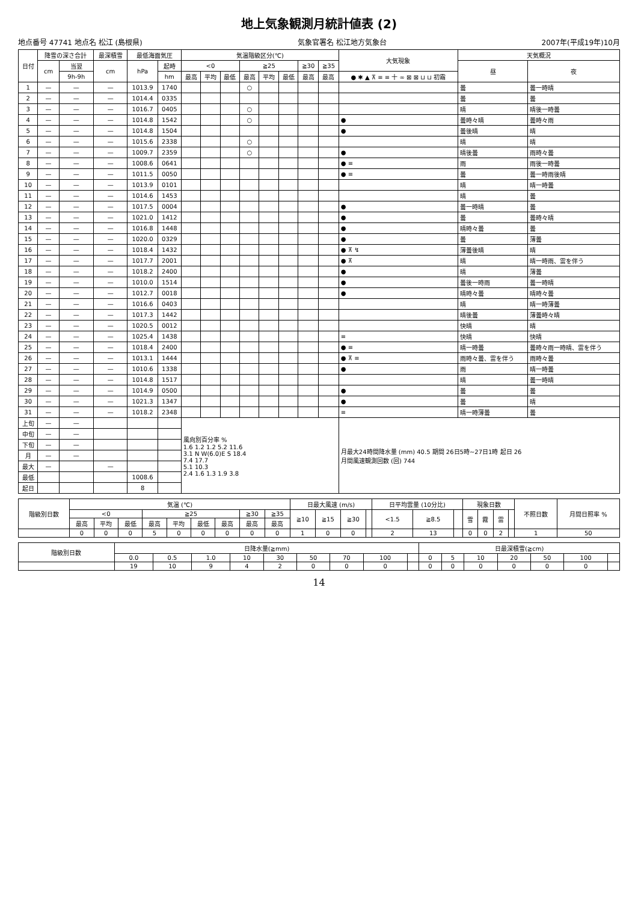地上気象観測月統計値表 (2)
地点番号 47741 地点名 松江 (島根県) 気象官署名 松江地方気象台 2007年(平成19年)10月
| 日付 | 降雪の深さ合計 | | 最深積雪 | 最低海面気圧 | | 気温階級区分(℃) | | | | | | | | 大気現象 | 天気概況 | |
| --- | --- | --- | --- | --- | --- | --- | --- | --- | --- | --- | --- | --- | --- | --- | --- | --- |
| | cm | 当翌 | cm | hPa | 起時 | <0 | | | ≧25 | | | ≧30 | ≧35 | | 昼 | 夜 |
| | | 9h-9h | | | hm | 最高 | 平均 | 最低 | 最高 | 平均 | 最低 | 最高 | 最高 | ● ✱ ▲ ⊼ ≡ ≡ 十 ∞ ⊠ ⊠ ⊔ ⊔ 初霜 | | |
| 1 | — | — | — | 1013.9 | 1740 | | | | ○ | | | | | | 曇 | 曇一時晴 |
| 2 | — | — | — | 1014.4 | 0335 | | | | | | | | | | 曇 | 曇 |
| 3 | — | — | — | 1016.7 | 0405 | | | | ○ | | | | | | 晴 | 晴後一時曇 |
| 4 | — | — | — | 1014.8 | 1542 | | | | ○ | | | | | ● | 曇時々晴 | 曇時々雨 |
| 5 | — | — | — | 1014.8 | 1504 | | | | | | | | | ● | 曇後晴 | 晴 |
| 6 | — | — | — | 1015.6 | 2338 | | | | ○ | | | | | | 晴 | 晴 |
| 7 | — | — | — | 1009.7 | 2359 | | | | ○ | | | | | ● | 晴後曇 | 雨時々曇 |
| 8 | — | — | — | 1008.6 | 0641 | | | | | | | | | ● ≡ | 雨 | 雨後一時曇 |
| 9 | — | — | — | 1011.5 | 0050 | | | | | | | | | ● ≡ | 曇 | 曇一時雨後晴 |
| 10 | — | — | — | 1013.9 | 0101 | | | | | | | | | | 晴 | 晴一時曇 |
| 11 | — | — | — | 1014.6 | 1453 | | | | | | | | | | 晴 | 曇 |
| 12 | — | — | — | 1017.5 | 0004 | | | | | | | | | ● | 曇一時晴 | 曇 |
| 13 | — | — | — | 1021.0 | 1412 | | | | | | | | | ● | 曇 | 曇時々晴 |
| 14 | — | — | — | 1016.8 | 1448 | | | | | | | | | ● | 晴時々曇 | 曇 |
| 15 | — | — | — | 1020.0 | 0329 | | | | | | | | | ● | 曇 | 薄曇 |
| 16 | — | — | — | 1018.4 | 1432 | | | | | | | | | ● ⊼ ↯ | 薄曇後晴 | 晴 |
| 17 | — | — | — | 1017.7 | 2001 | | | | | | | | | ● ⊼ | 晴 | 晴一時雨、雷を伴う |
| 18 | — | — | — | 1018.2 | 2400 | | | | | | | | | ● | 晴 | 薄曇 |
| 19 | — | — | — | 1010.0 | 1514 | | | | | | | | | ● | 曇後一時雨 | 曇一時晴 |
| 20 | — | — | — | 1012.7 | 0018 | | | | | | | | | ● | 晴時々曇 | 晴時々曇 |
| 21 | — | — | — | 1016.6 | 0403 | | | | | | | | | | 晴 | 晴一時薄曇 |
| 22 | — | — | — | 1017.3 | 1442 | | | | | | | | | | 晴後曇 | 薄曇時々晴 |
| 23 | — | — | — | 1020.5 | 0012 | | | | | | | | | | 快晴 | 晴 |
| 24 | — | — | — | 1025.4 | 1438 | | | | | | | | | ≡ | 快晴 | 快晴 |
| 25 | — | — | — | 1018.4 | 2400 | | | | | | | | | ● ≡ | 晴一時曇 | 曇時々雨一時晴、雷を伴う |
| 26 | — | — | — | 1013.1 | 1444 | | | | | | | | | ● ⊼ ≡ | 雨時々曇、雷を伴う | 雨時々曇 |
| 27 | — | — | — | 1010.6 | 1338 | | | | | | | | | ● | 雨 | 晴一時曇 |
| 28 | — | — | — | 1014.8 | 1517 | | | | | | | | | | 晴 | 曇一時晴 |
| 29 | — | — | — | 1014.9 | 0500 | | | | | | | | | ● | 曇 | 曇 |
| 30 | — | — | — | 1021.3 | 1347 | | | | | | | | | ● | 曇 | 晴 |
| 31 | — | — | — | 1018.2 | 2348 | | | | | | | | | ≡ | 晴一時薄曇 | 曇 |
| 上旬 | — | — | | | | 風向別百分率 % 1.6 1.2 1.2 5.2 11.6 3.1 N W(6.0)E S 18.4 7.4 17.7 5.1 10.3 2.4 1.6 1.3 1.9 3.8 | | | | | | | | 月最大24時間降水量 (mm) 40.5 期間 26日5時~27日1時 起日 26 月間風速観測回数 (回) 744 | | |
| 中旬 | — | — | | | | | | | | | | | | | | |
| 下旬 | — | — | | | | | | | | | | | | | | |
| 月 | — | — | | | | | | | | | | | | | | |
| 最大 | — | | — | | | | | | | | | | | | | |
| 最低 | | | | 1008.6 | | | | | | | | | | | | |
| 起日 | | | | 8 | | | | | | | | | | | | |
| 階級別日数 | 気温 (℃) | | | | | | | | | 日最大風速 (m/s) | | | | 日平均雲量 (10分比) | | | 現象日数 | | | | 不照日数 | 月間日照率 % |
| --- | --- | --- | --- | --- | --- | --- | --- | --- | --- | --- | --- | --- | --- | --- | --- | --- | --- | --- | --- | --- | --- | --- |
| | <0 | | | ≧25 | | | | ≧30 | ≧35 | ≧10 | ≧15 | ≧30 | | <1.5 | ≧8.5 | | 雪 | 霧 | 雷 | | | |
| | 最高 | 平均 | 最低 | 最高 | 平均 | 最低 | 最高 | 最高 | 最高 | | | | | | | | | | | | | |
| | 0 | 0 | 0 | 5 | 0 | 0 | 0 | 0 | 0 | 1 | 0 | 0 | | 2 | 13 | | 0 | 0 | 2 | | 1 | 50 |
| 階級別日数 | 日降水量(≧mm) | | | | | | | | | 日最深積雪(≧cm) | | | | | | |
| --- | --- | --- | --- | --- | --- | --- | --- | --- | --- | --- | --- | --- | --- | --- | --- | --- |
| | 0.0 | 0.5 | 1.0 | 10 | 30 | 50 | 70 | 100 | | 0 | 5 | 10 | 20 | 50 | 100 | |
| | 19 | 10 | 9 | 4 | 2 | 0 | 0 | 0 | | 0 | 0 | 0 | 0 | 0 | 0 | |
14